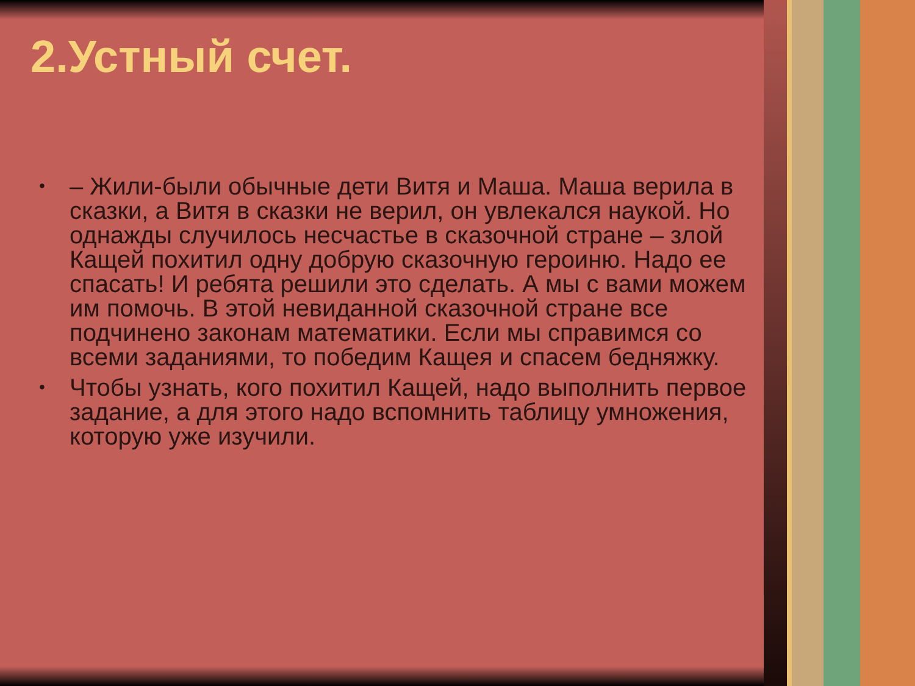2.Устный счет.
• – Жили-были обычные дети Витя и Маша. Маша верила в сказки, а Витя в сказки не верил, он увлекался наукой. Но однажды случилось несчастье в сказочной стране – злой Кащей похитил одну добрую сказочную героиню. Надо ее спасать! И ребята решили это сделать. А мы с вами можем им помочь. В этой невиданной сказочной стране все подчинено законам математики. Если мы справимся со всеми заданиями, то победим Кащея и спасем бедняжку.
• Чтобы узнать, кого похитил Кащей, надо выполнить первое задание, а для этого надо вспомнить таблицу умножения, которую уже изучили.